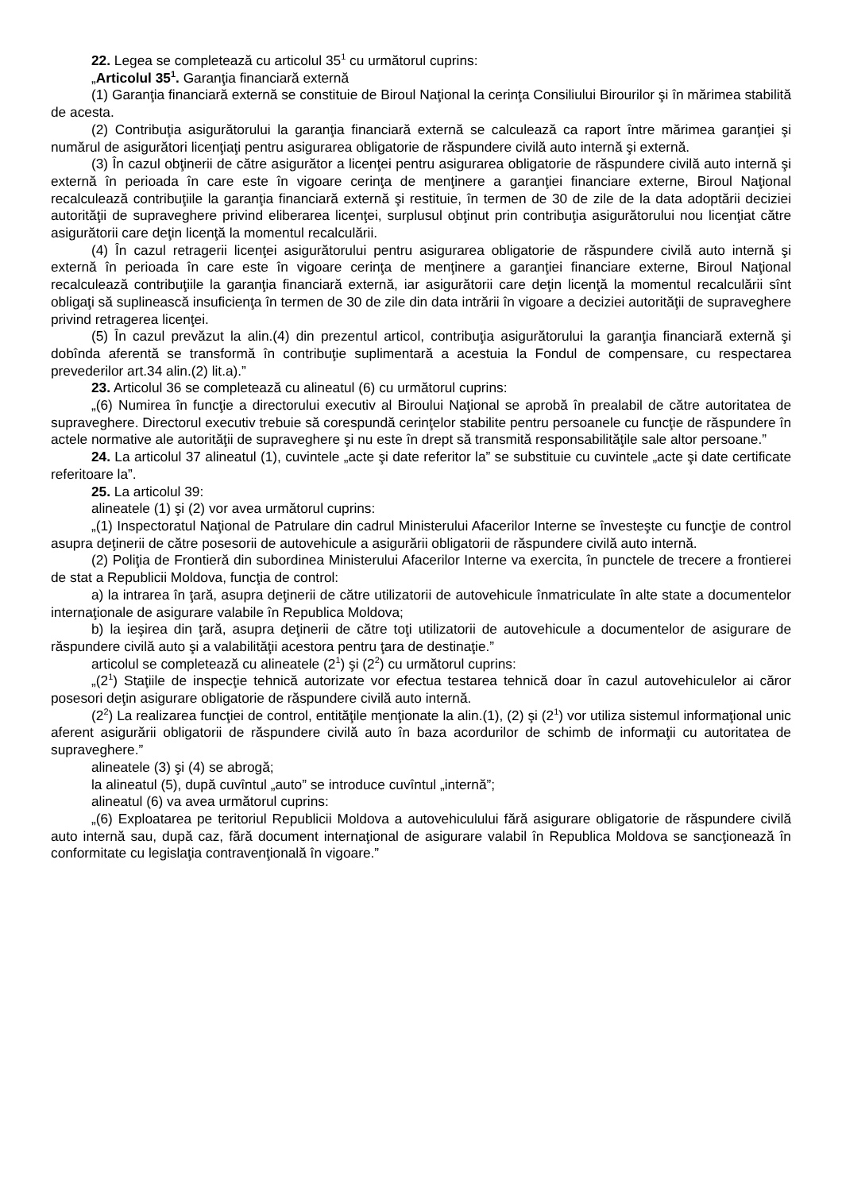22. Legea se completează cu articolul 35<sup>1</sup> cu următorul cuprins:
„Articolul 35<sup>1</sup>. Garanţia financiară externă
(1) Garanţia financiară externă se constituie de Biroul Naţional la cerinţa Consiliului Birourilor şi în mărimea stabilită de acesta.
(2) Contribuţia asigurătorului la garanţia financiară externă se calculează ca raport între mărimea garanţiei şi numărul de asigurători licenţiaţi pentru asigurarea obligatorie de răspundere civilă auto internă şi externă.
(3) În cazul obţinerii de către asigurător a licenţei pentru asigurarea obligatorie de răspundere civilă auto internă şi externă în perioada în care este în vigoare cerinţa de menţinere a garanţiei financiare externe, Biroul Naţional recalculează contribuţiile la garanţia financiară externă şi restituie, în termen de 30 de zile de la data adoptării deciziei autorităţii de supraveghere privind eliberarea licenţei, surplusul obţinut prin contribuţia asigurătorului nou licenţiat către asigurătorii care deţin licenţă la momentul recalculării.
(4) În cazul retragerii licenţei asigurătorului pentru asigurarea obligatorie de răspundere civilă auto internă şi externă în perioada în care este în vigoare cerinţa de menţinere a garanţiei financiare externe, Biroul Naţional recalculează contribuţiile la garanţia financiară externă, iar asigurătorii care deţin licenţă la momentul recalculării sînt obligaţi să suplinească insuficienţa în termen de 30 de zile din data intrării în vigoare a deciziei autorităţii de supraveghere privind retragerea licenţei.
(5) În cazul prevăzut la alin.(4) din prezentul articol, contribuţia asigurătorului la garanţia financiară externă şi dobînda aferentă se transformă în contribuţie suplimentară a acestuia la Fondul de compensare, cu respectarea prevederilor art.34 alin.(2) lit.a).”
23. Articolul 36 se completează cu alineatul (6) cu următorul cuprins:
„(6) Numirea în funcţie a directorului executiv al Biroului Naţional se aprobă în prealabil de către autoritatea de supraveghere. Directorul executiv trebuie să corespundă cerinţelor stabilite pentru persoanele cu funcţie de răspundere în actele normative ale autorităţii de supraveghere şi nu este în drept să transmită responsabilităţile sale altor persoane.”
24. La articolul 37 alineatul (1), cuvintele „acte şi date referitor la” se substituie cu cuvintele „acte şi date certificate referitoare la”.
25. La articolul 39:
alineatele (1) şi (2) vor avea următorul cuprins:
„(1) Inspectoratul Naţional de Patrulare din cadrul Ministerului Afacerilor Interne se învesteşte cu funcţie de control asupra deţinerii de către posesorii de autovehicule a asigurării obligatorii de răspundere civilă auto internă.
(2) Poliţia de Frontieră din subordinea Ministerului Afacerilor Interne va exercita, în punctele de trecere a frontierei de stat a Republicii Moldova, funcţia de control:
a) la intrarea în ţară, asupra deţinerii de către utilizatorii de autovehicule înmatriculate în alte state a documentelor internaţionale de asigurare valabile în Republica Moldova;
b) la ieşirea din ţară, asupra deţinerii de către toţi utilizatorii de autovehicule a documentelor de asigurare de răspundere civilă auto şi a valabilităţii acestora pentru ţara de destinaţie.”
articolul se completează cu alineatele (2<sup>1</sup>) şi (2<sup>2</sup>) cu următorul cuprins:
„(2<sup>1</sup>) Staţiile de inspecţie tehnică autorizate vor efectua testarea tehnică doar în cazul autovehiculelor ai căror posesori deţin asigurare obligatorie de răspundere civilă auto internă.
(2<sup>2</sup>) La realizarea funcţiei de control, entităţile menţionate la alin.(1), (2) şi (2<sup>1</sup>) vor utiliza sistemul informaţional unic aferent asigurării obligatorii de răspundere civilă auto în baza acordurilor de schimb de informaţii cu autoritatea de supraveghere.”
alineatele (3) şi (4) se abrogă;
la alineatul (5), după cuvîntul „auto” se introduce cuvîntul „internă”;
alineatul (6) va avea următorul cuprins:
„(6) Exploatarea pe teritoriul Republicii Moldova a autovehiculului fără asigurare obligatorie de răspundere civilă auto internă sau, după caz, fără document internaţional de asigurare valabil în Republica Moldova se sancţionează în conformitate cu legislaţia contravenţională în vigoare.”